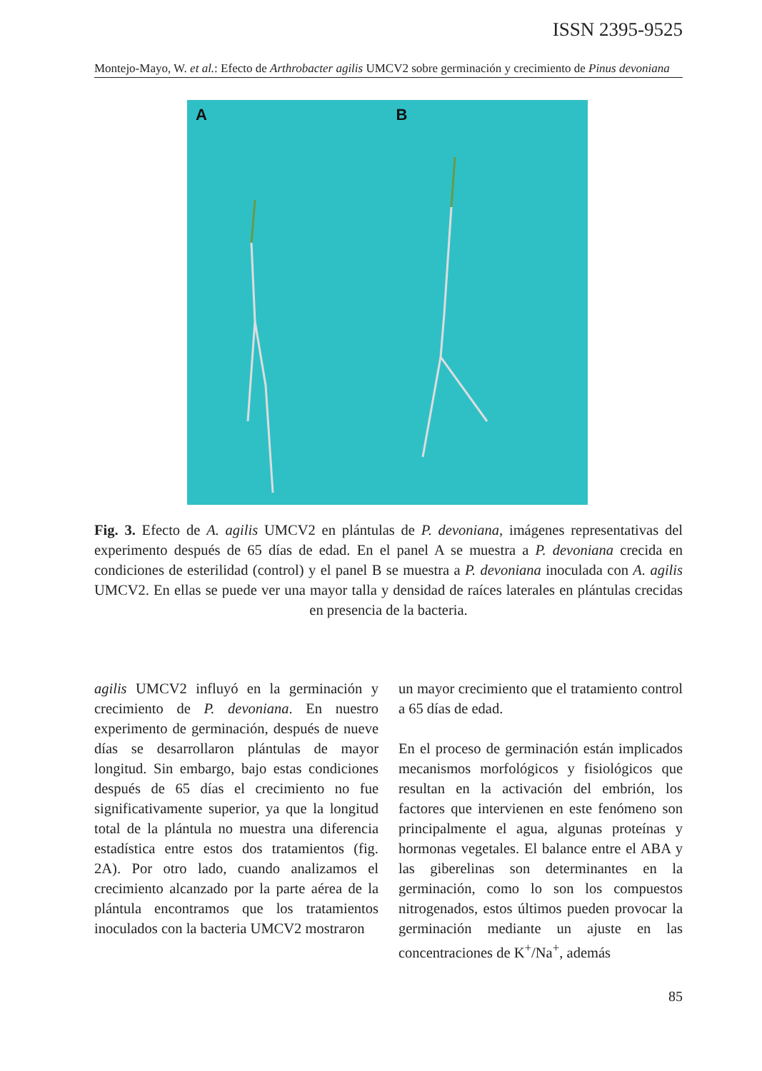ISSN 2395-9525
Montejo-Mayo, W. et al.: Efecto de Arthrobacter agilis UMCV2 sobre germinación y crecimiento de Pinus devoniana
A B
Fig. 3. Efecto de A. agilis UMCV2 en plántulas de P. devoniana, imágenes representativas del experimento después de 65 días de edad. En el panel A se muestra a P. devoniana crecida en condiciones de esterilidad (control) y el panel B se muestra a P. devoniana inoculada con A. agilis UMCV2. En ellas se puede ver una mayor talla y densidad de raíces laterales en plántulas crecidas en presencia de la bacteria.
agilis UMCV2 influyó en la germinación y crecimiento de P. devoniana. En nuestro experimento de germinación, después de nueve días se desarrollaron plántulas de mayor longitud. Sin embargo, bajo estas condiciones después de 65 días el creci­miento no fue significativamente superior, ya que la longitud total de la plántula no muestra una diferencia estadística entre estos dos tratamientos (fig. 2A). Por otro lado, cuando analizamos el crecimiento alcanzado por la parte aérea de la plántula encontramos que los tratamientos inocu­lados con la bacteria UMCV2 mostraron
un mayor crecimiento que el tratamiento control a 65 días de edad.
En el proceso de germinación están implica­dos mecanismos morfológicos y fisiológicos que resultan en la activación del embrión, los factores que intervienen en este fenómeno son principalmente el agua, algunas proteí­nas y hormonas vegetales. El balance entre el ABA y las giberelinas son determinantes en la germinación, como lo son los com­puestos nitrogenados, estos últimos pueden provocar la germinación mediante un ajuste en las concentraciones de K<sup>+</sup>/Na<sup>+</sup>, además
85